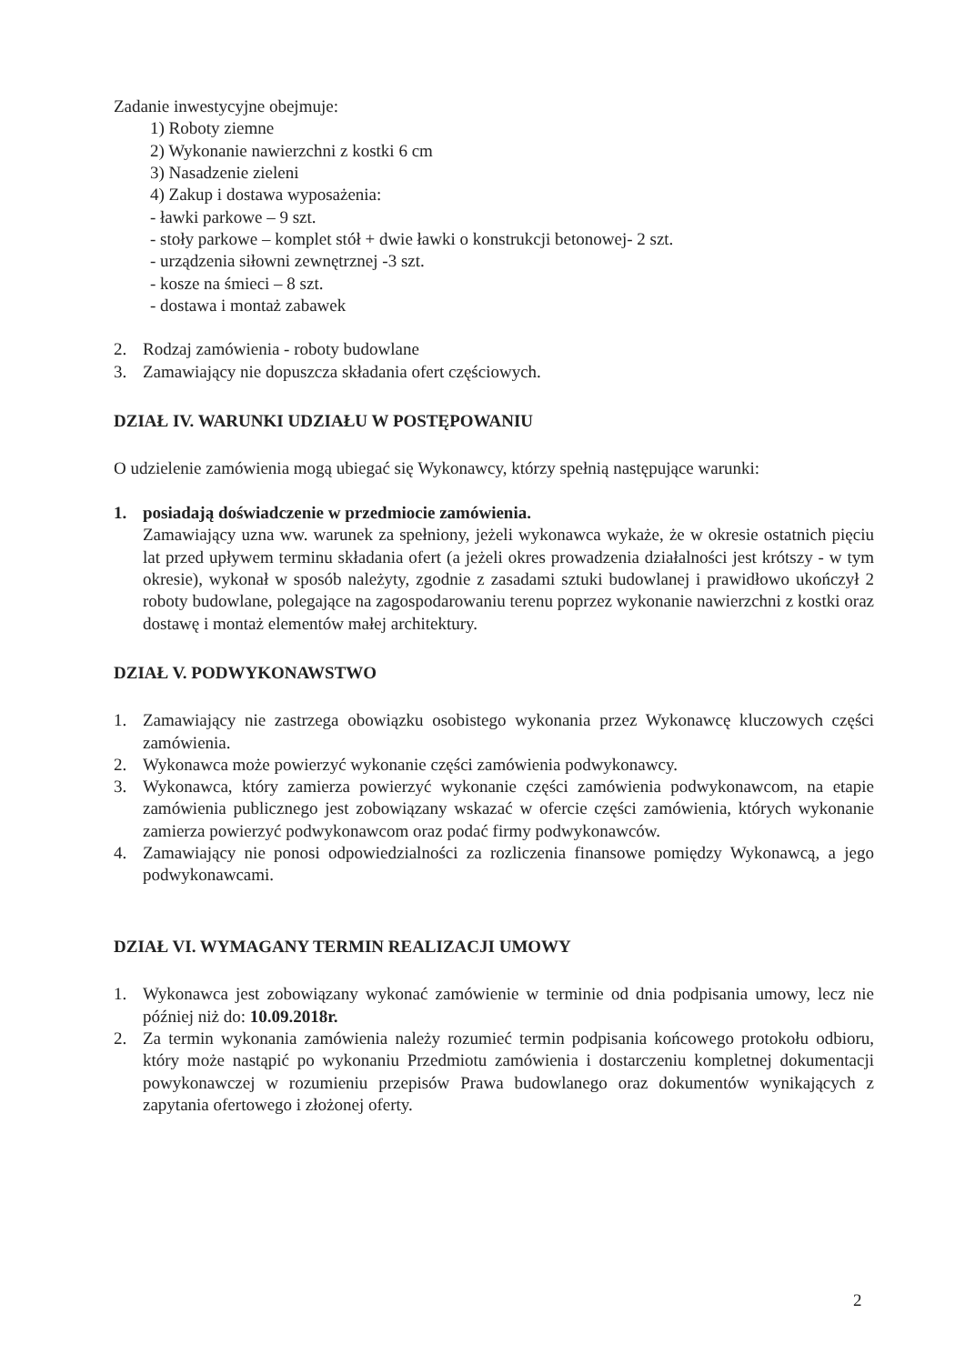Zadanie inwestycyjne obejmuje:
1) Roboty ziemne
2) Wykonanie nawierzchni z kostki 6 cm
3) Nasadzenie zieleni
4) Zakup i dostawa wyposażenia:
- ławki parkowe – 9 szt.
- stoły parkowe – komplet stół + dwie ławki o konstrukcji betonowej- 2 szt.
- urządzenia siłowni zewnętrznej -3 szt.
- kosze na śmieci – 8 szt.
- dostawa i montaż zabawek
2. Rodzaj zamówienia - roboty budowlane
3. Zamawiający nie dopuszcza składania ofert częściowych.
DZIAŁ IV. WARUNKI UDZIAŁU W POSTĘPOWANIU
O udzielenie zamówienia mogą ubiegać się Wykonawcy, którzy spełnią następujące warunki:
1. posiadają doświadczenie w przedmiocie zamówienia.
Zamawiający uzna ww. warunek za spełniony, jeżeli wykonawca wykaże, że w okresie ostatnich pięciu lat przed upływem terminu składania ofert (a jeżeli okres prowadzenia działalności jest krótszy - w tym okresie), wykonał w sposób należyty, zgodnie z zasadami sztuki budowlanej i prawidłowo ukończył 2 roboty budowlane, polegające na zagospodarowaniu terenu poprzez wykonanie nawierzchni z kostki oraz dostawę i montaż elementów małej architektury.
DZIAŁ V. PODWYKONAWSTWO
1. Zamawiający nie zastrzega obowiązku osobistego wykonania przez Wykonawcę kluczowych części zamówienia.
2. Wykonawca może powierzyć wykonanie części zamówienia podwykonawcy.
3. Wykonawca, który zamierza powierzyć wykonanie części zamówienia podwykonawcom, na etapie zamówienia publicznego jest zobowiązany wskazać w ofercie części zamówienia, których wykonanie zamierza powierzyć podwykonawcom oraz podać firmy podwykonawców.
4. Zamawiający nie ponosi odpowiedzialności za rozliczenia finansowe pomiędzy Wykonawcą, a jego podwykonawcami.
DZIAŁ VI. WYMAGANY TERMIN REALIZACJI UMOWY
1. Wykonawca jest zobowiązany wykonać zamówienie w terminie od dnia podpisania umowy, lecz nie później niż do: 10.09.2018r.
2. Za termin wykonania zamówienia należy rozumieć termin podpisania końcowego protokołu odbioru, który może nastąpić po wykonaniu Przedmiotu zamówienia i dostarczeniu kompletnej dokumentacji powykonawczej w rozumieniu przepisów Prawa budowlanego oraz dokumentów wynikających z zapytania ofertowego i złożonej oferty.
2